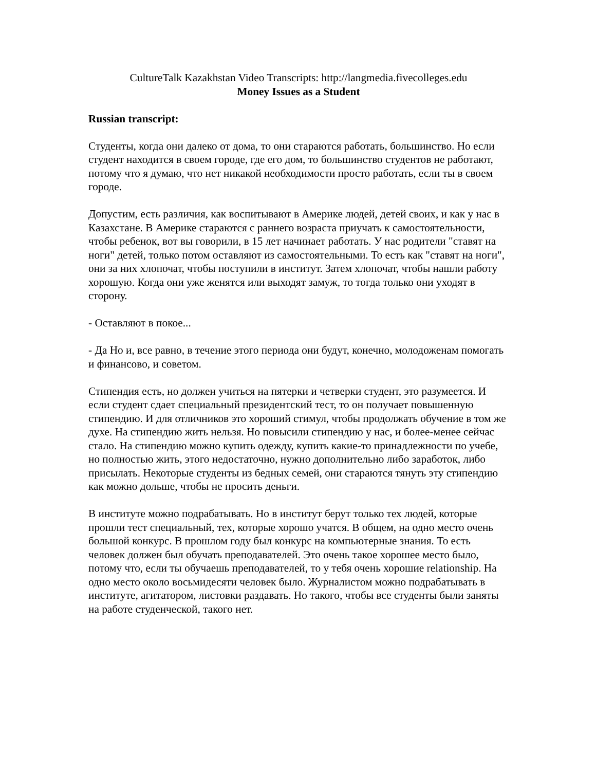CultureTalk Kazakhstan Video Transcripts: http://langmedia.fivecolleges.edu
Money Issues as a Student
Russian transcript:
Студенты, когда они далеко от дома, то они стараются работать, большинство. Но если студент находится в своем городе, где его дом, то большинство студентов не работают, потому что я думаю, что нет никакой необходимости просто работать, если ты в своем городе.
Допустим, есть различия, как воспитывают в Америке людей, детей своих, и как у нас в Казахстане. В Америке стараются с раннего возраста приучать к самостоятельности, чтобы ребенок, вот вы говорили, в 15 лет начинает работать. У нас родители "ставят на ноги" детей, только потом оставляют из самостоятельными. То есть как "ставят на ноги", они за них хлопочат, чтобы поступили в институт. Затем хлопочат, чтобы нашли работу хорошую. Когда они уже женятся или выходят замуж, то тогда только они уходят в сторону.
- Оставляют в покое...
- Да Но и, все равно, в течение этого периода они будут, конечно, молодоженам помогать и финансово, и советом.
Стипендия есть, но должен учиться на пятерки и четверки студент, это разумеется. И если студент сдает специальный президентский тест, то он получает повышенную стипендию. И для отличников это хороший стимул, чтобы продолжать обучение в том же духе. На стипендию жить нельзя. Но повысили стипендию у нас, и более-менее сейчас стало. На стипендию можно купить одежду, купить какие-то принадлежности по учебе, но полностью жить, этого недостаточно, нужно дополнительно либо заработок, либо присылать. Некоторые студенты из бедных семей, они стараются тянуть эту стипендию как можно дольше, чтобы не просить деньги.
В институте можно подрабатывать. Но в институт берут только тех людей, которые прошли тест специальный, тех, которые хорошо учатся. В общем, на одно место очень большой конкурс. В прошлом году был конкурс на компьютерные знания. То есть человек должен был обучать преподавателей. Это очень такое хорошее место было, потому что, если ты обучаешь преподавателей, то у тебя очень хорошие relationship. На одно место около восьмидесяти человек было. Журналистом можно подрабатывать в институте, агитатором, листовки раздавать. Но такого, чтобы все студенты были заняты на работе студенческой, такого нет.